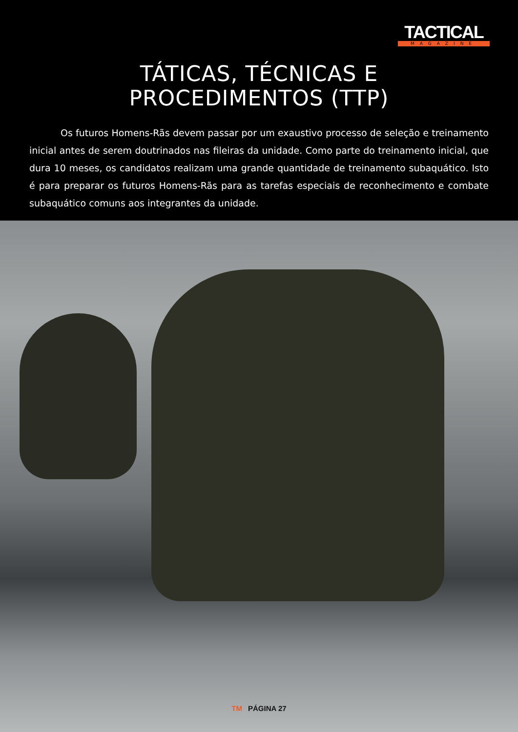TACTICAL
MAGAZINE
TÁTICAS, TÉCNICAS E
PROCEDIMENTOS (TTP)
Os futuros Homens-Rãs devem passar por um exaustivo processo de seleção e treinamento inicial antes de serem doutrinados nas fileiras da unidade. Como parte do treinamento inicial, que dura 10 meses, os candidatos realizam uma grande quantidade de treinamento subaquático. Isto é para preparar os futuros Homens-Rãs para as tarefas especiais de reconhecimento e combate subaquático comuns aos integrantes da unidade.
TM PÁGINA 27